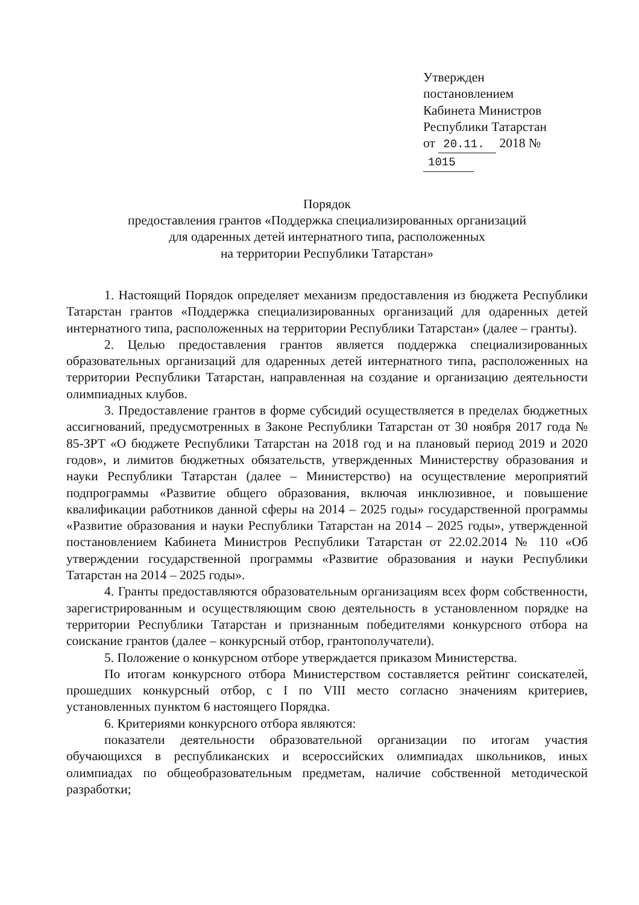Утвержден
постановлением
Кабинета Министров
Республики Татарстан
от 20.11. 2018 № 1015
Порядок
предоставления грантов «Поддержка специализированных организаций
для одаренных детей интернатного типа, расположенных
на территории Республики Татарстан»
1. Настоящий Порядок определяет механизм предоставления из бюджета Республики Татарстан грантов «Поддержка специализированных организаций для одаренных детей интернатного типа, расположенных на территории Республики Татарстан» (далее – гранты).
2. Целью предоставления грантов является поддержка специализированных образовательных организаций для одаренных детей интернатного типа, расположенных на территории Республики Татарстан, направленная на создание и организацию деятельности олимпиадных клубов.
3. Предоставление грантов в форме субсидий осуществляется в пределах бюджетных ассигнований, предусмотренных в Законе Республики Татарстан от 30 ноября 2017 года № 85-ЗРТ «О бюджете Республики Татарстан на 2018 год и на плановый период 2019 и 2020 годов», и лимитов бюджетных обязательств, утвержденных Министерству образования и науки Республики Татарстан (далее – Министерство) на осуществление мероприятий подпрограммы «Развитие общего образования, включая инклюзивное, и повышение квалификации работников данной сферы на 2014 – 2025 годы» государственной программы «Развитие образования и науки Республики Татарстан на 2014 – 2025 годы», утвержденной постановлением Кабинета Министров Республики Татарстан от 22.02.2014 № 110 «Об утверждении государственной программы «Развитие образования и науки Республики Татарстан на 2014 – 2025 годы».
4. Гранты предоставляются образовательным организациям всех форм собственности, зарегистрированным и осуществляющим свою деятельность в установленном порядке на территории Республики Татарстан и признанным победителями конкурсного отбора на соискание грантов (далее – конкурсный отбор, грантополучатели).
5. Положение о конкурсном отборе утверждается приказом Министерства.
По итогам конкурсного отбора Министерством составляется рейтинг соискателей, прошедших конкурсный отбор, с I по VIII место согласно значениям критериев, установленных пунктом 6 настоящего Порядка.
6. Критериями конкурсного отбора являются:
показатели деятельности образовательной организации по итогам участия обучающихся в республиканских и всероссийских олимпиадах школьников, иных олимпиадах по общеобразовательным предметам, наличие собственной методической разработки;